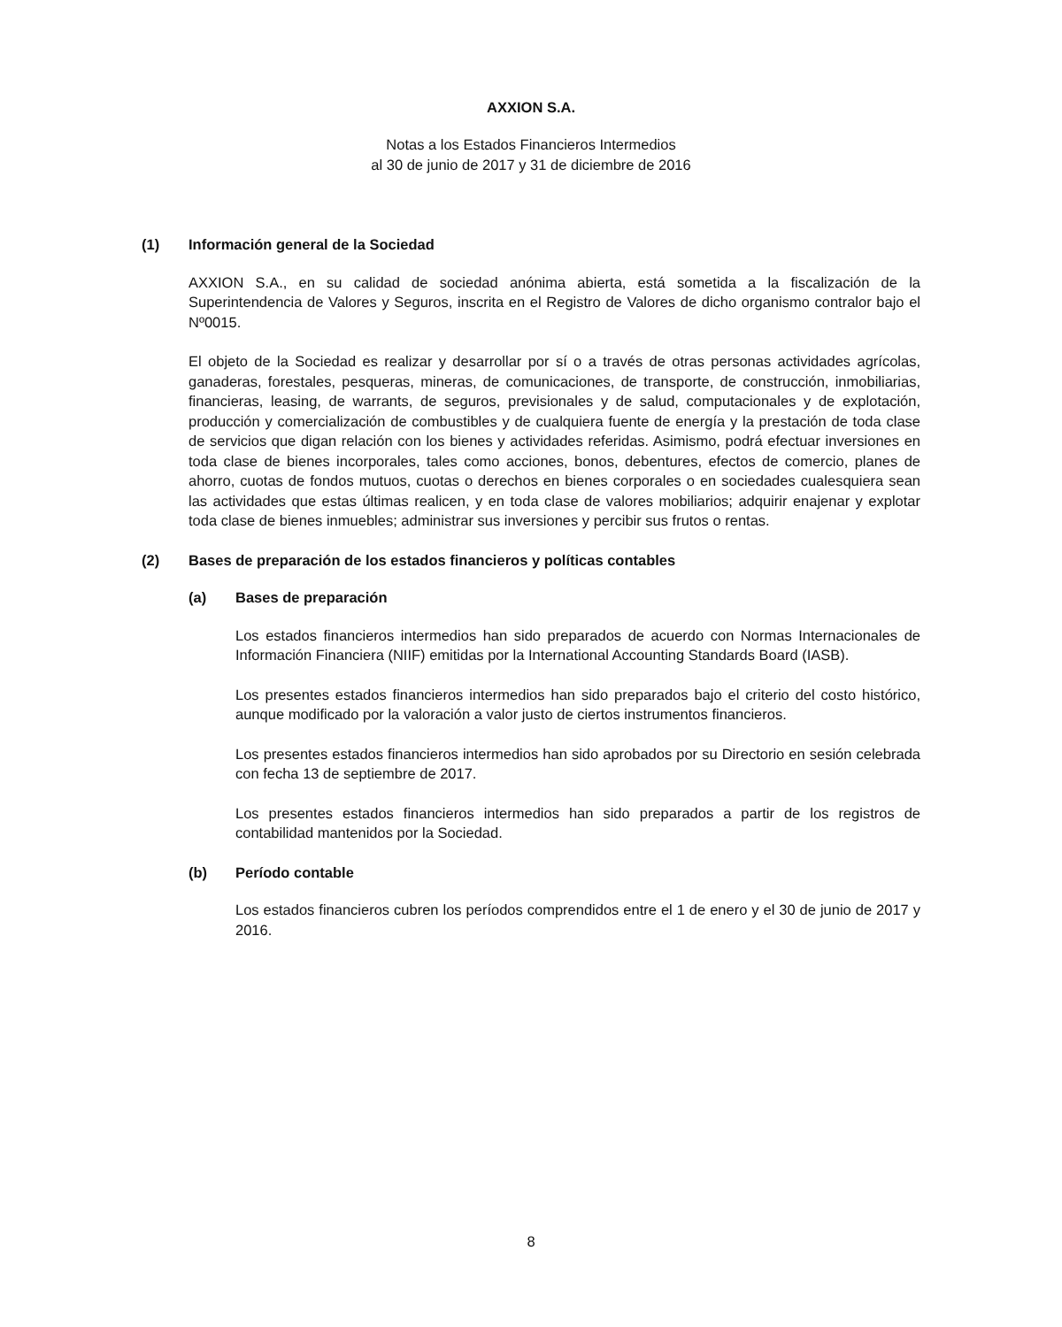AXXION S.A.
Notas a los Estados Financieros Intermedios
al 30 de junio de 2017 y 31 de diciembre de 2016
(1) Información general de la Sociedad
AXXION S.A., en su calidad de sociedad anónima abierta, está sometida a la fiscalización de la Superintendencia de Valores y Seguros, inscrita en el Registro de Valores de dicho organismo contralor bajo el Nº0015.
El objeto de la Sociedad es realizar y desarrollar por sí o a través de otras personas actividades agrícolas, ganaderas, forestales, pesqueras, mineras, de comunicaciones, de transporte, de construcción, inmobiliarias, financieras, leasing, de warrants, de seguros, previsionales y de salud, computacionales y de explotación, producción y comercialización de combustibles y de cualquiera fuente de energía y la prestación de toda clase de servicios que digan relación con los bienes y actividades referidas. Asimismo, podrá efectuar inversiones en toda clase de bienes incorporales, tales como acciones, bonos, debentures, efectos de comercio, planes de ahorro, cuotas de fondos mutuos, cuotas o derechos en bienes corporales o en sociedades cualesquiera sean las actividades que estas últimas realicen, y en toda clase de valores mobiliarios; adquirir enajenar y explotar toda clase de bienes inmuebles; administrar sus inversiones y percibir sus frutos o rentas.
(2) Bases de preparación de los estados financieros y políticas contables
(a) Bases de preparación
Los estados financieros intermedios han sido preparados de acuerdo con Normas Internacionales de Información Financiera (NIIF) emitidas por la International Accounting Standards Board (IASB).
Los presentes estados financieros intermedios han sido preparados bajo el criterio del costo histórico, aunque modificado por la valoración a valor justo de ciertos instrumentos financieros.
Los presentes estados financieros intermedios han sido aprobados por su Directorio en sesión celebrada con fecha 13 de septiembre de 2017.
Los presentes estados financieros intermedios han sido preparados a partir de los registros de contabilidad mantenidos por la Sociedad.
(b) Período contable
Los estados financieros cubren los períodos comprendidos entre el 1 de enero y el 30 de junio de 2017 y 2016.
8